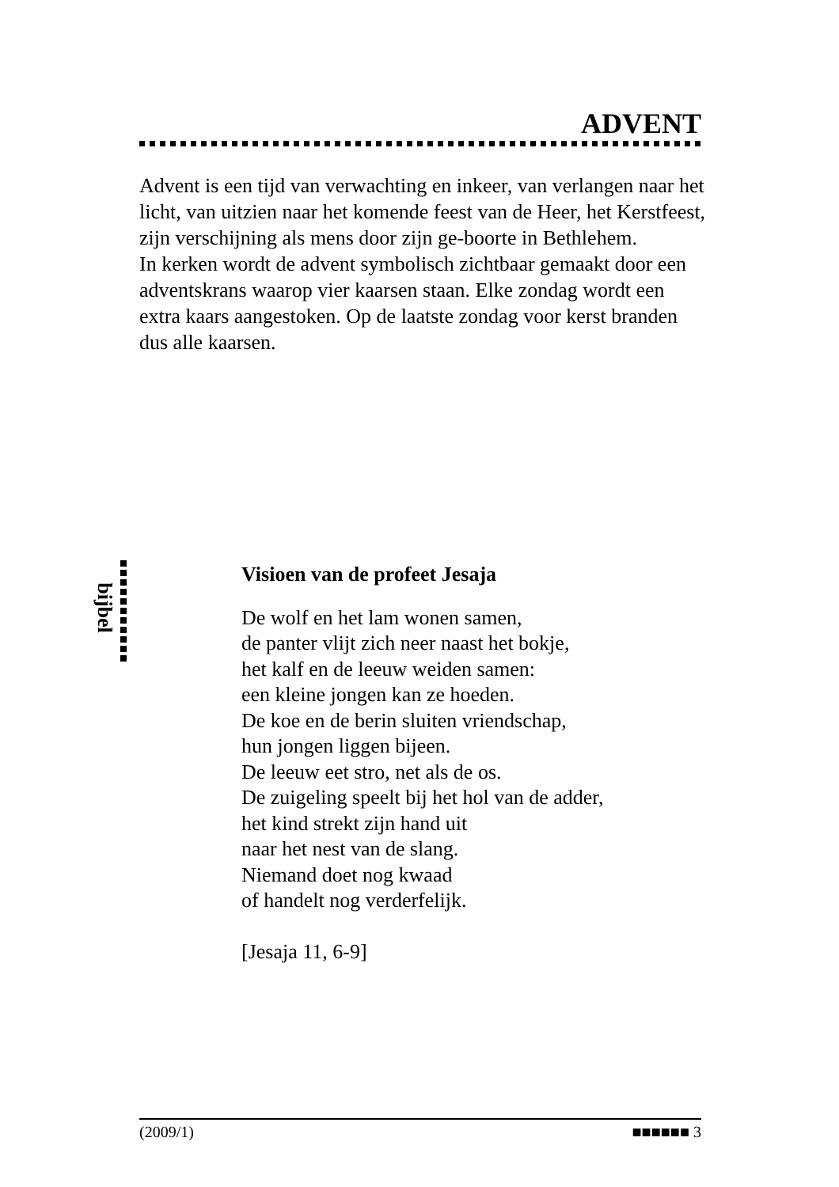ADVENT
Advent is een tijd van verwachting en inkeer, van verlangen naar het licht, van uitzien naar het komende feest van de Heer, het Kerstfeest, zijn verschijning als mens door zijn ge-boorte in Bethlehem.
In kerken wordt de advent symbolisch zichtbaar gemaakt door een adventskrans waarop vier kaarsen staan. Elke zondag wordt een extra kaars aangestoken. Op de laatste zondag voor kerst branden dus alle kaarsen.
bijbel
Visioen van de profeet Jesaja
De wolf en het lam wonen samen,
de panter vlijt zich neer naast het bokje,
het kalf en de leeuw weiden samen:
een kleine jongen kan ze hoeden.
De koe en de berin sluiten vriendschap,
hun jongen liggen bijeen.
De leeuw eet stro, net als de os.
De zuigeling speelt bij het hol van de adder,
het kind strekt zijn hand uit
naar het nest van de slang.
Niemand doet nog kwaad
of handelt nog verderfelijk.
[Jesaja 11, 6-9]
(2009/1) ■■■■■■ 3